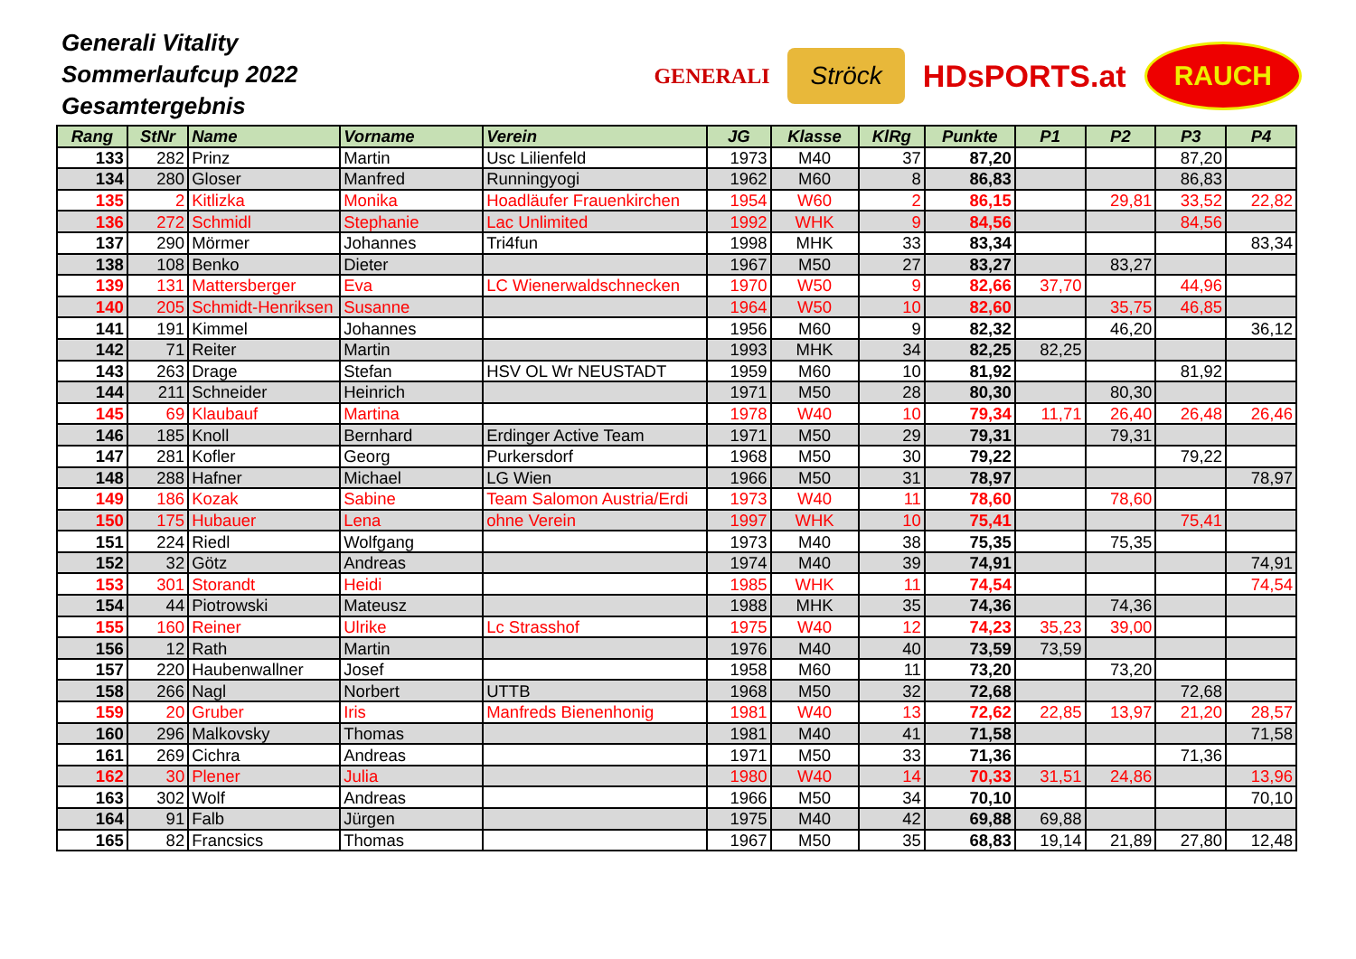Generali Vitality
Sommerlaufcup 2022
Gesamtergebnis
GENERALI Ströck HDsPORTS.at RAUCH
| Rang | StNr | Name | Vorname | Verein | JG | Klasse | KlRg | Punkte | P1 | P2 | P3 | P4 |
| --- | --- | --- | --- | --- | --- | --- | --- | --- | --- | --- | --- | --- |
| 133 | 282 | Prinz | Martin | Usc Lilienfeld | 1973 | M40 | 37 | 87,20 | | | 87,20 | |
| 134 | 280 | Gloser | Manfred | Runningyogi | 1962 | M60 | 8 | 86,83 | | | 86,83 | |
| 135 | 2 | Kitlizka | Monika | Hoadläufer Frauenkirchen | 1954 | W60 | 2 | 86,15 | | 29,81 | 33,52 | 22,82 |
| 136 | 272 | Schmidl | Stephanie | Lac Unlimited | 1992 | WHK | 9 | 84,56 | | | 84,56 | |
| 137 | 290 | Mörmer | Johannes | Tri4fun | 1998 | MHK | 33 | 83,34 | | | | 83,34 |
| 138 | 108 | Benko | Dieter | | 1967 | M50 | 27 | 83,27 | | 83,27 | | |
| 139 | 131 | Mattersberger | Eva | LC Wienerwaldschnecken | 1970 | W50 | 9 | 82,66 | 37,70 | | 44,96 | |
| 140 | 205 | Schmidt-Henriksen | Susanne | | 1964 | W50 | 10 | 82,60 | | 35,75 | 46,85 | |
| 141 | 191 | Kimmel | Johannes | | 1956 | M60 | 9 | 82,32 | | 46,20 | | 36,12 |
| 142 | 71 | Reiter | Martin | | 1993 | MHK | 34 | 82,25 | 82,25 | | | |
| 143 | 263 | Drage | Stefan | HSV OL Wr NEUSTADT | 1959 | M60 | 10 | 81,92 | | | 81,92 | |
| 144 | 211 | Schneider | Heinrich | | 1971 | M50 | 28 | 80,30 | | 80,30 | | |
| 145 | 69 | Klaubauf | Martina | | 1978 | W40 | 10 | 79,34 | 11,71 | 26,40 | 26,48 | 26,46 |
| 146 | 185 | Knoll | Bernhard | Erdinger Active Team | 1971 | M50 | 29 | 79,31 | | 79,31 | | |
| 147 | 281 | Kofler | Georg | Purkersdorf | 1968 | M50 | 30 | 79,22 | | | 79,22 | |
| 148 | 288 | Hafner | Michael | LG Wien | 1966 | M50 | 31 | 78,97 | | | | 78,97 |
| 149 | 186 | Kozak | Sabine | Team Salomon Austria/Erdi | 1973 | W40 | 11 | 78,60 | | 78,60 | | |
| 150 | 175 | Hubauer | Lena | ohne Verein | 1997 | WHK | 10 | 75,41 | | | 75,41 | |
| 151 | 224 | Riedl | Wolfgang | | 1973 | M40 | 38 | 75,35 | | 75,35 | | |
| 152 | 32 | Götz | Andreas | | 1974 | M40 | 39 | 74,91 | | | | 74,91 |
| 153 | 301 | Storandt | Heidi | | 1985 | WHK | 11 | 74,54 | | | | 74,54 |
| 154 | 44 | Piotrowski | Mateusz | | 1988 | MHK | 35 | 74,36 | | 74,36 | | |
| 155 | 160 | Reiner | Ulrike | Lc Strasshof | 1975 | W40 | 12 | 74,23 | 35,23 | 39,00 | | |
| 156 | 12 | Rath | Martin | | 1976 | M40 | 40 | 73,59 | 73,59 | | | |
| 157 | 220 | Haubenwallner | Josef | | 1958 | M60 | 11 | 73,20 | | 73,20 | | |
| 158 | 266 | Nagl | Norbert | UTTB | 1968 | M50 | 32 | 72,68 | | | 72,68 | |
| 159 | 20 | Gruber | Iris | Manfreds Bienenhonig | 1981 | W40 | 13 | 72,62 | 22,85 | 13,97 | 21,20 | 28,57 |
| 160 | 296 | Malkovsky | Thomas | | 1981 | M40 | 41 | 71,58 | | | | 71,58 |
| 161 | 269 | Cichra | Andreas | | 1971 | M50 | 33 | 71,36 | | | 71,36 | |
| 162 | 30 | Plener | Julia | | 1980 | W40 | 14 | 70,33 | 31,51 | 24,86 | | 13,96 |
| 163 | 302 | Wolf | Andreas | | 1966 | M50 | 34 | 70,10 | | | | 70,10 |
| 164 | 91 | Falb | Jürgen | | 1975 | M40 | 42 | 69,88 | 69,88 | | | |
| 165 | 82 | Francsics | Thomas | | 1967 | M50 | 35 | 68,83 | 19,14 | 21,89 | 27,80 | 12,48 |